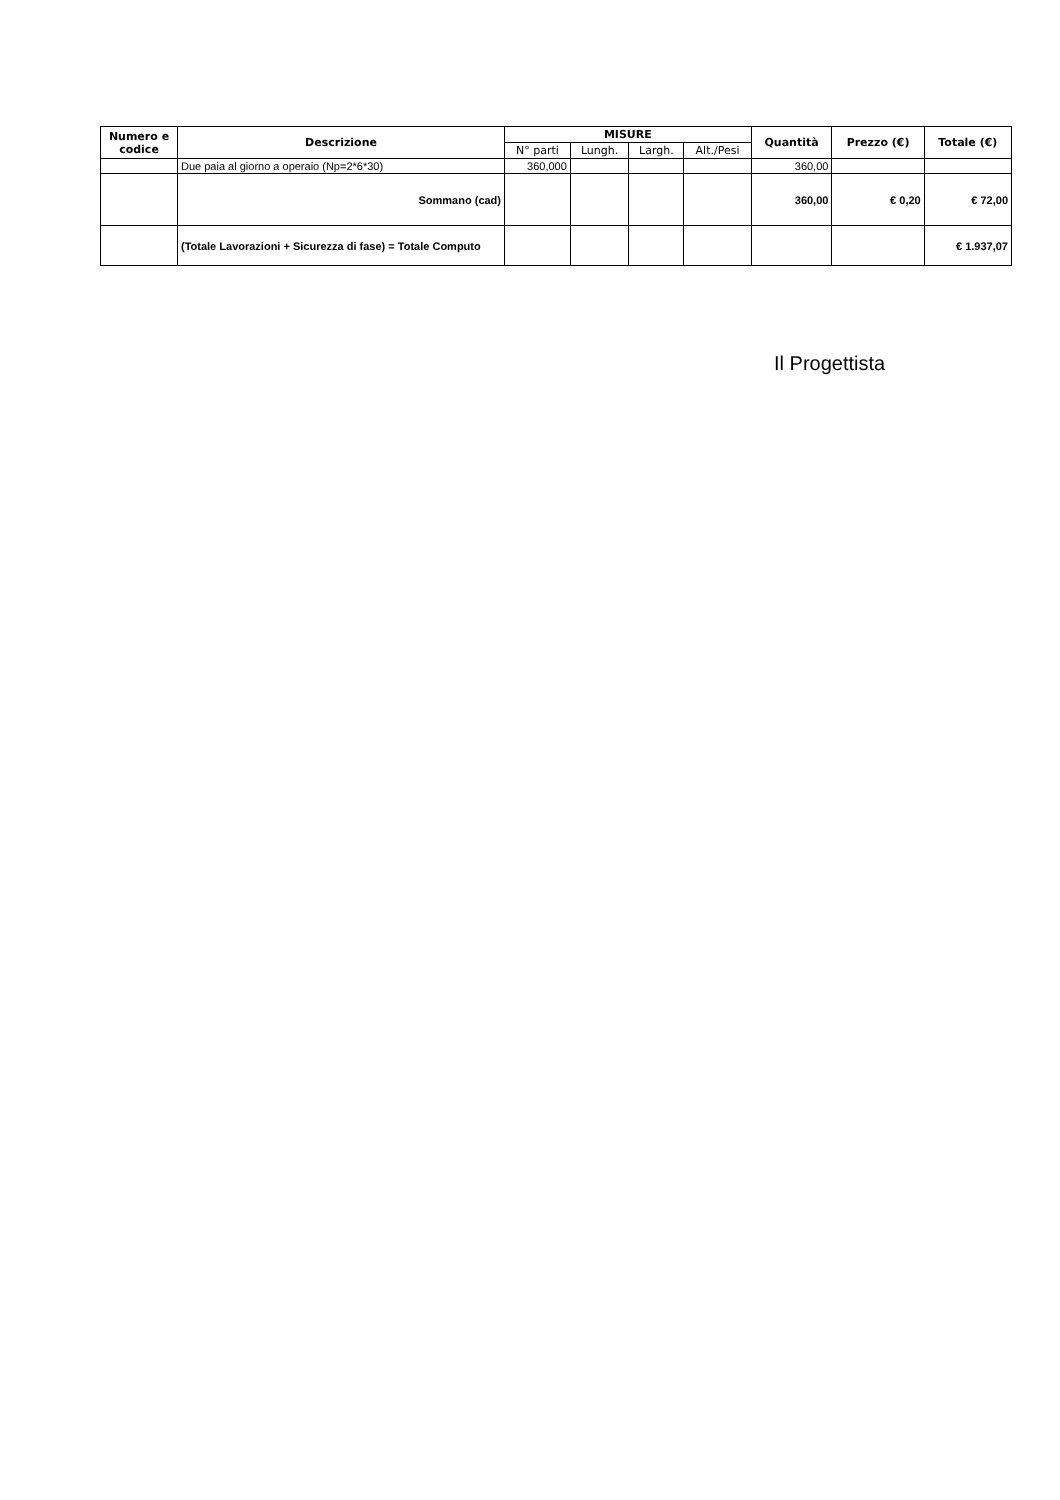| Numero e codice | Descrizione | MISURE | | | | Quantità | Prezzo (€) | Totale (€) |
| --- | --- | --- | --- | --- | --- | --- | --- | --- |
| | | N° parti | Lungh. | Largh. | Alt./Pesi | | | |
| | Due paia al giorno a operaio (Np=2*6*30) | 360,000 | | | | 360,00 | | |
| | Sommano (cad) | | | | | 360,00 | € 0,20 | € 72,00 |
| | (Totale Lavorazioni + Sicurezza di fase) = Totale Computo | | | | | | | € 1.937,07 |
Il Progettista